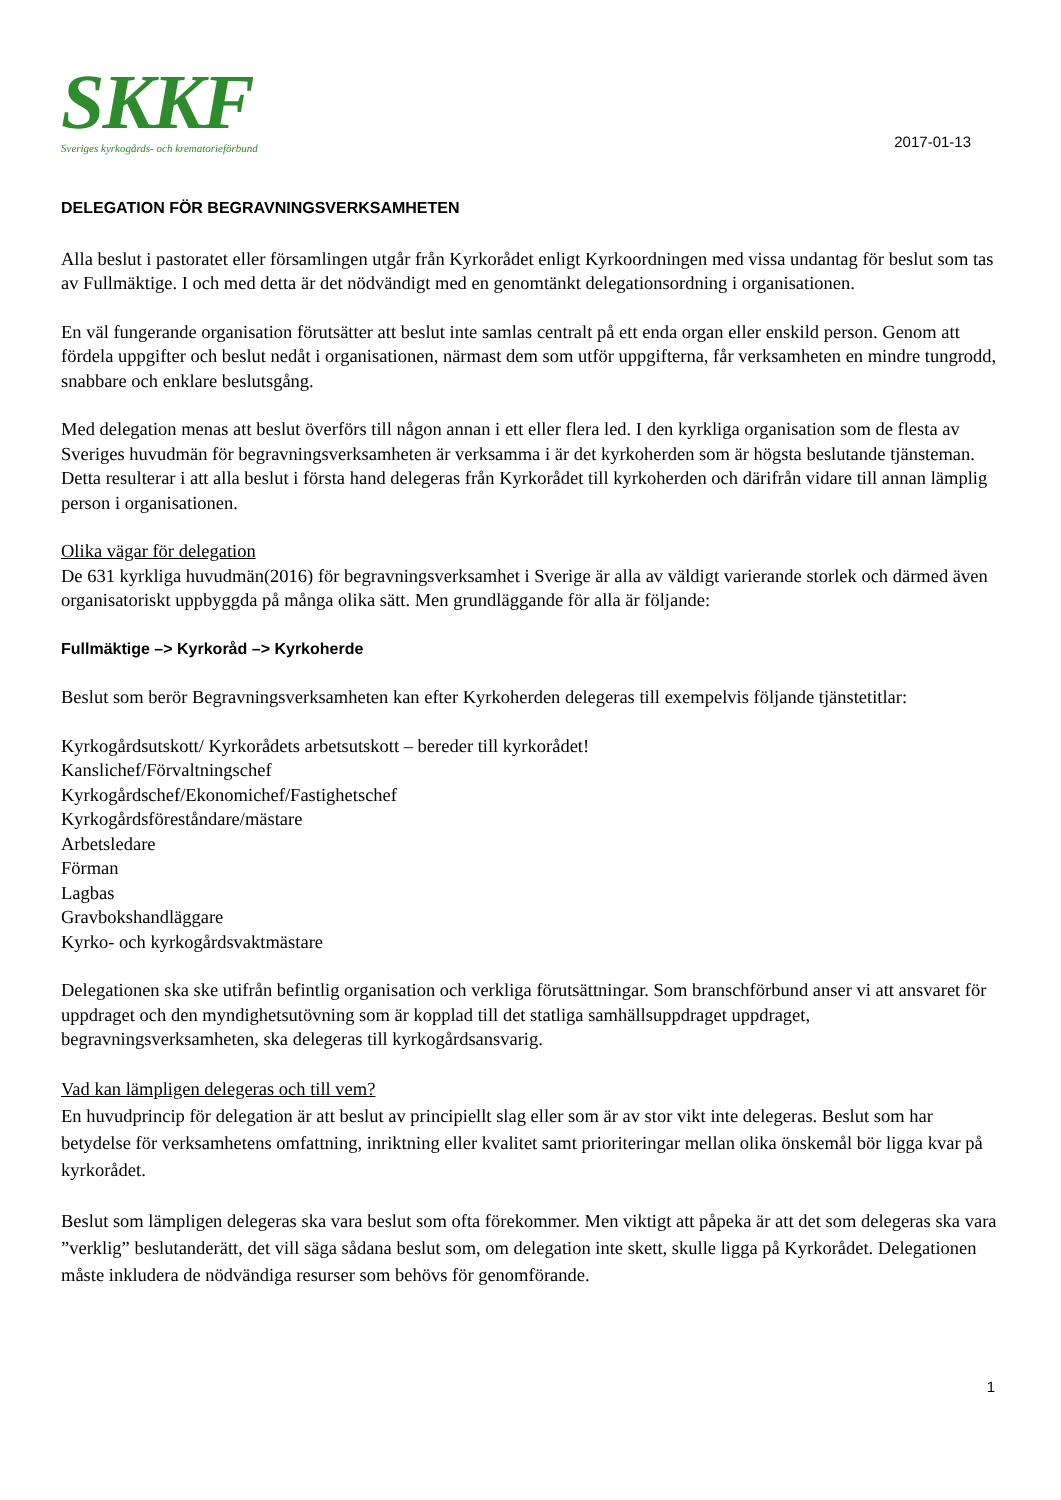SKKF
Sveriges kyrkogårds- och krematorieförbund
2017-01-13
DELEGATION FÖR BEGRAVNINGSVERKSAMHETEN
Alla beslut i pastoratet eller församlingen utgår från Kyrkorådet enligt Kyrkoordningen med vissa undantag för beslut som tas av Fullmäktige. I och med detta är det nödvändigt med en genomtänkt delegationsordning i organisationen.
En väl fungerande organisation förutsätter att beslut inte samlas centralt på ett enda organ eller enskild person. Genom att fördela uppgifter och beslut nedåt i organisationen, närmast dem som utför uppgifterna, får verksamheten en mindre tungrodd, snabbare och enklare beslutsgång.
Med delegation menas att beslut överförs till någon annan i ett eller flera led. I den kyrkliga organisation som de flesta av Sveriges huvudmän för begravningsverksamheten är verksamma i är det kyrkoherden som är högsta beslutande tjänsteman. Detta resulterar i att alla beslut i första hand delegeras från Kyrkorådet till kyrkoherden och därifrån vidare till annan lämplig person i organisationen.
Olika vägar för delegation
De 631 kyrkliga huvudmän(2016) för begravningsverksamhet i Sverige är alla av väldigt varierande storlek och därmed även organisatoriskt uppbyggda på många olika sätt. Men grundläggande för alla är följande:
Fullmäktige –> Kyrkoråd –> Kyrkoherde
Beslut som berör Begravningsverksamheten kan efter Kyrkoherden delegeras till exempelvis följande tjänstetitlar:
Kyrkogårdsutskott/ Kyrkorådets arbetsutskott – bereder till kyrkorådet!
Kanslichef/Förvaltningschef
Kyrkogårdschef/Ekonomichef/Fastighetschef
Kyrkogårdsföreståndare/mästare
Arbetsledare
Förman
Lagbas
Gravbokshandläggare
Kyrko- och kyrkogårdsvaktmästare
Delegationen ska ske utifrån befintlig organisation och verkliga förutsättningar. Som branschförbund anser vi att ansvaret för uppdraget och den myndighetsutövning som är kopplad till det statliga samhällsuppdraget uppdraget, begravningsverksamheten, ska delegeras till kyrkogårdsansvarig.
Vad kan lämpligen delegeras och till vem?
En huvudprincip för delegation är att beslut av principiellt slag eller som är av stor vikt inte delegeras. Beslut som har betydelse för verksamhetens omfattning, inriktning eller kvalitet samt prioriteringar mellan olika önskemål bör ligga kvar på kyrkorådet.
Beslut som lämpligen delegeras ska vara beslut som ofta förekommer. Men viktigt att påpeka är att det som delegeras ska vara ”verklig” beslutanderätt, det vill säga sådana beslut som, om delegation inte skett, skulle ligga på Kyrkorådet. Delegationen måste inkludera de nödvändiga resurser som behövs för genomförande.
1